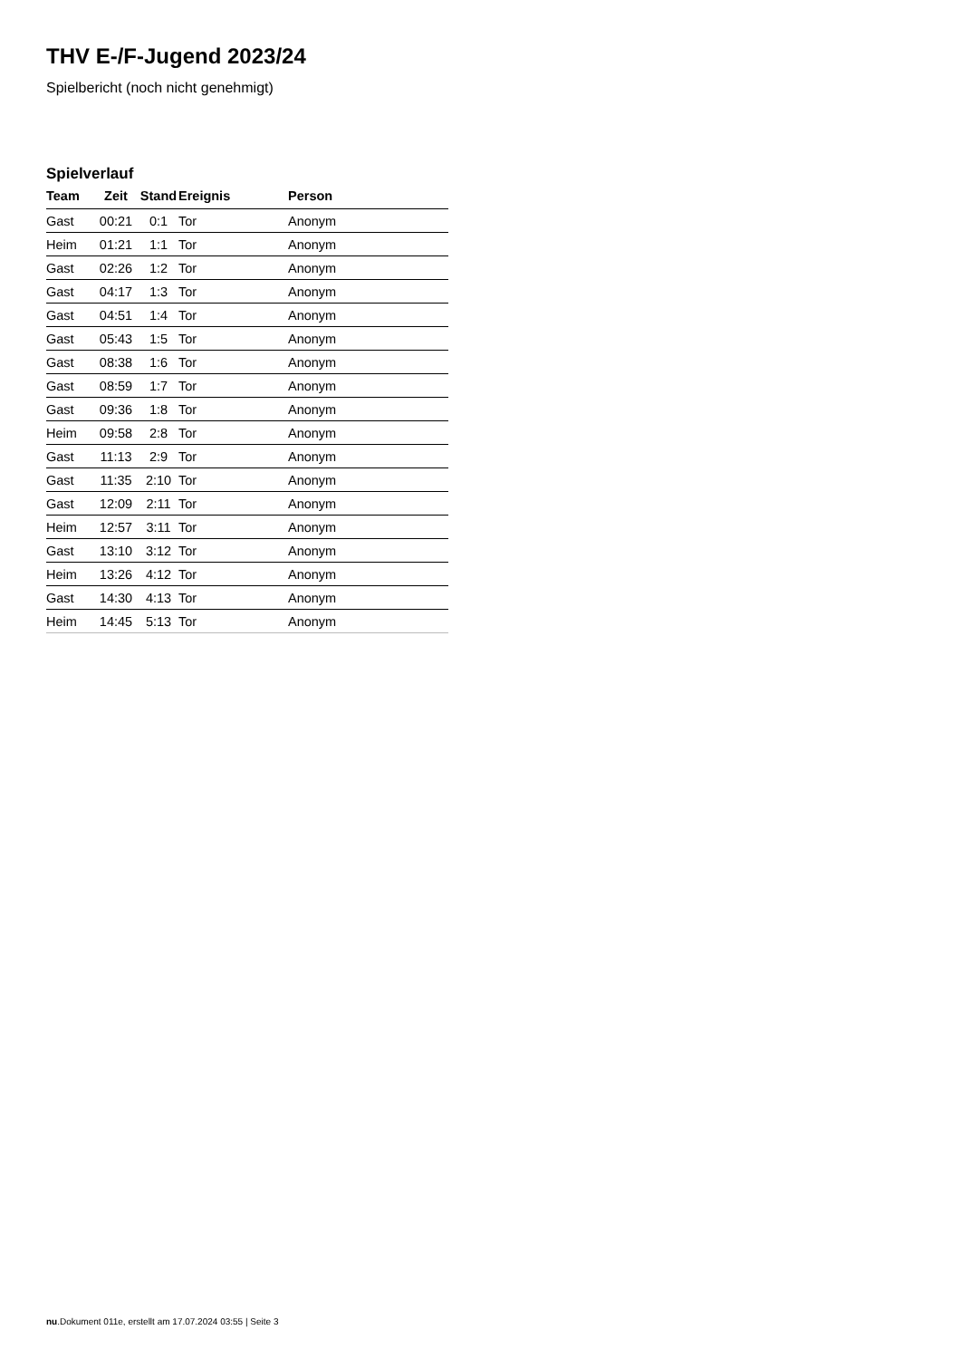THV E-/F-Jugend 2023/24
Spielbericht (noch nicht genehmigt)
Spielverlauf
| Team | Zeit | Stand | Ereignis | Person |
| --- | --- | --- | --- | --- |
| Gast | 00:21 | 0:1 | Tor | Anonym |
| Heim | 01:21 | 1:1 | Tor | Anonym |
| Gast | 02:26 | 1:2 | Tor | Anonym |
| Gast | 04:17 | 1:3 | Tor | Anonym |
| Gast | 04:51 | 1:4 | Tor | Anonym |
| Gast | 05:43 | 1:5 | Tor | Anonym |
| Gast | 08:38 | 1:6 | Tor | Anonym |
| Gast | 08:59 | 1:7 | Tor | Anonym |
| Gast | 09:36 | 1:8 | Tor | Anonym |
| Heim | 09:58 | 2:8 | Tor | Anonym |
| Gast | 11:13 | 2:9 | Tor | Anonym |
| Gast | 11:35 | 2:10 | Tor | Anonym |
| Gast | 12:09 | 2:11 | Tor | Anonym |
| Heim | 12:57 | 3:11 | Tor | Anonym |
| Gast | 13:10 | 3:12 | Tor | Anonym |
| Heim | 13:26 | 4:12 | Tor | Anonym |
| Gast | 14:30 | 4:13 | Tor | Anonym |
| Heim | 14:45 | 5:13 | Tor | Anonym |
nu.Dokument 011e, erstellt am 17.07.2024 03:55 | Seite 3